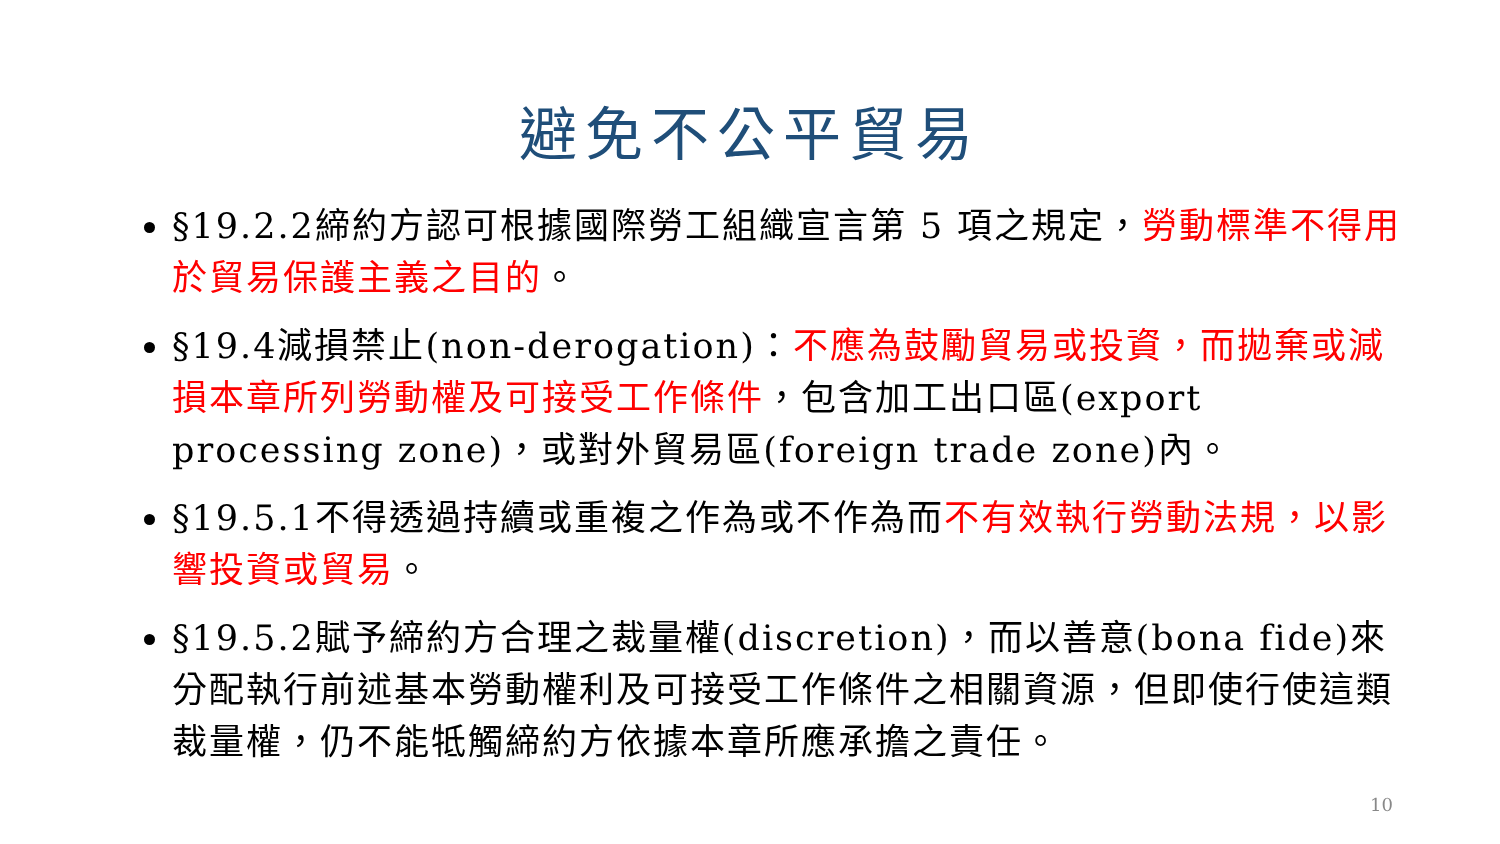避免不公平貿易
§19.2.2締約方認可根據國際勞工組織宣言第 5 項之規定，勞動標準不得用於貿易保護主義之目的。
§19.4減損禁止(non-derogation)：不應為鼓勵貿易或投資，而拋棄或減損本章所列勞動權及可接受工作條件，包含加工出口區(export processing zone)，或對外貿易區(foreign trade zone)內。
§19.5.1不得透過持續或重複之作為或不作為而不有效執行勞動法規，以影響投資或貿易。
§19.5.2賦予締約方合理之裁量權(discretion)，而以善意(bona fide)來分配執行前述基本勞動權利及可接受工作條件之相關資源，但即使行使這類裁量權，仍不能牴觸締約方依據本章所應承擔之責任。
10